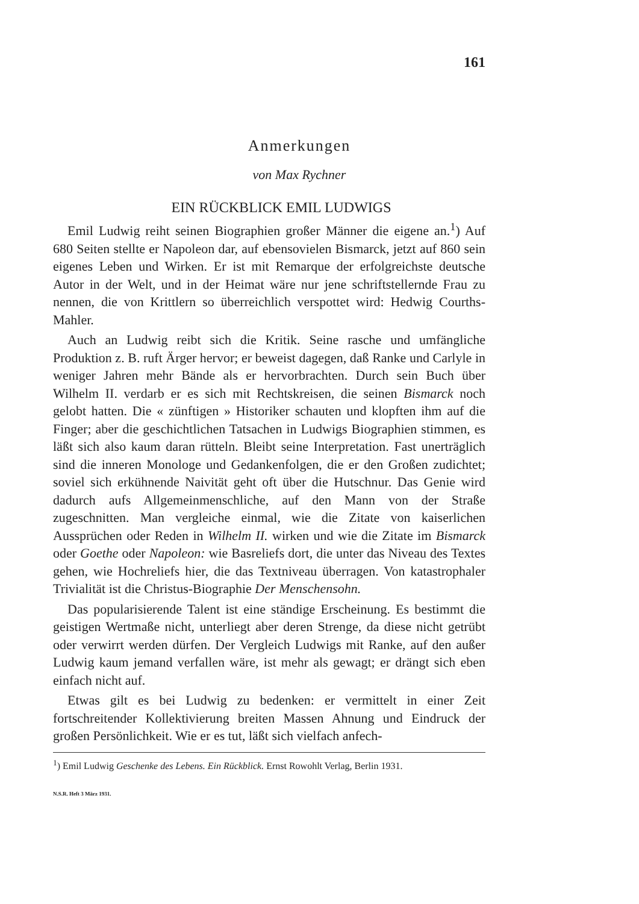161
Anmerkungen
von Max Rychner
EIN RÜCKBLICK EMIL LUDWIGS
Emil Ludwig reiht seinen Biographien großer Männer die eigene an.<sup>1</sup>) Auf 680 Seiten stellte er Napoleon dar, auf ebensovielen Bismarck, jetzt auf 860 sein eigenes Leben und Wirken. Er ist mit Remarque der erfolgreichste deutsche Autor in der Welt, und in der Heimat wäre nur jene schriftstellernde Frau zu nennen, die von Krittlern so überreichlich verspottet wird: Hedwig Courths-Mahler.
Auch an Ludwig reibt sich die Kritik. Seine rasche und umfängliche Produktion z. B. ruft Ärger hervor; er beweist dagegen, daß Ranke und Carlyle in weniger Jahren mehr Bände als er hervorbrachten. Durch sein Buch über Wilhelm II. verdarb er es sich mit Rechtskreisen, die seinen Bismarck noch gelobt hatten. Die « zünftigen » Historiker schauten und klopften ihm auf die Finger; aber die geschichtlichen Tatsachen in Ludwigs Biographien stimmen, es läßt sich also kaum daran rütteln. Bleibt seine Interpretation. Fast unerträglich sind die inneren Monologe und Gedankenfolgen, die er den Großen zudichtet; soviel sich erkühnende Naivität geht oft über die Hutschnur. Das Genie wird dadurch aufs Allgemeinmenschliche, auf den Mann von der Straße zugeschnitten. Man vergleiche einmal, wie die Zitate von kaiserlichen Aussprüchen oder Reden in Wilhelm II. wirken und wie die Zitate im Bismarck oder Goethe oder Napoleon: wie Basreliefs dort, die unter das Niveau des Textes gehen, wie Hochreliefs hier, die das Textniveau überragen. Von katastrophaler Trivialität ist die Christus-Biographie Der Menschensohn.
Das popularisierende Talent ist eine ständige Erscheinung. Es bestimmt die geistigen Wertmaße nicht, unterliegt aber deren Strenge, da diese nicht getrübt oder verwirrt werden dürfen. Der Vergleich Ludwigs mit Ranke, auf den außer Ludwig kaum jemand verfallen wäre, ist mehr als gewagt; er drängt sich eben einfach nicht auf.
Etwas gilt es bei Ludwig zu bedenken: er vermittelt in einer Zeit fortschreitender Kollektivierung breiten Massen Ahnung und Eindruck der großen Persönlichkeit. Wie er es tut, läßt sich vielfach anfech-
<sup>1</sup>) Emil Ludwig Geschenke des Lebens. Ein Rückblick. Ernst Rowohlt Verlag, Berlin 1931.
N.S.R. Heft 3 März 1931.